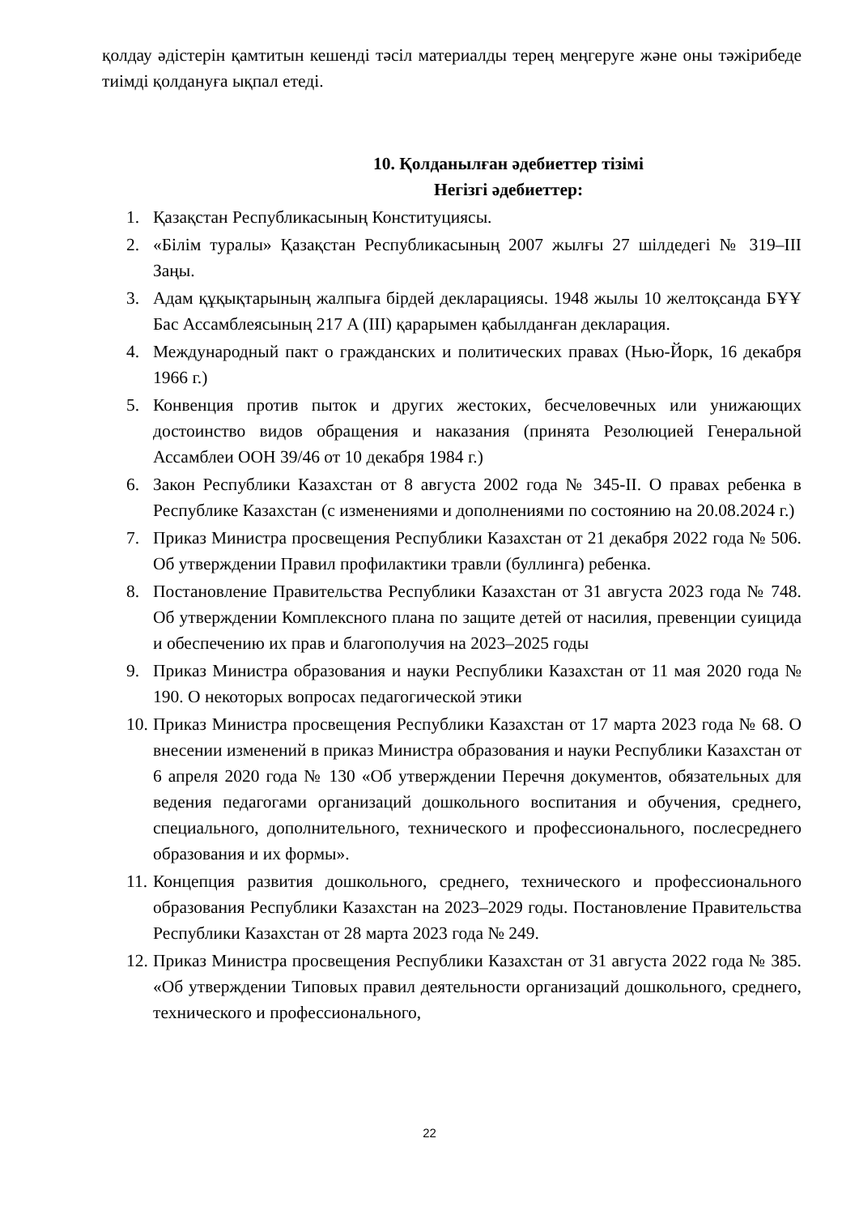қолдау әдістерін қамтитын кешенді тәсіл материалды терең меңгеруге және оны тәжірибеде тиімді қолдануға ықпал етеді.
10. Қолданылған әдебиеттер тізімі
Негізгі әдебиеттер:
1. Қазақстан Республикасының Конституциясы.
2. «Білім туралы» Қазақстан Республикасының 2007 жылғы 27 шілдедегі № 319–III Заңы.
3. Адам құқықтарының жалпыға бірдей декларациясы. 1948 жылы 10 желтоқсанда БҰҰ Бас Ассамблеясының 217 A (III) қарарымен қабылданған декларация.
4. Международный пакт о гражданских и политических правах (Нью-Йорк, 16 декабря 1966 г.)
5. Конвенция против пыток и других жестоких, бесчеловечных или унижающих достоинство видов обращения и наказания (принята Резолюцией Генеральной Ассамблеи ООН 39/46 от 10 декабря 1984 г.)
6. Закон Республики Казахстан от 8 августа 2002 года № 345-II. О правах ребенка в Республике Казахстан (с изменениями и дополнениями по состоянию на 20.08.2024 г.)
7. Приказ Министра просвещения Республики Казахстан от 21 декабря 2022 года № 506. Об утверждении Правил профилактики травли (буллинга) ребенка.
8. Постановление Правительства Республики Казахстан от 31 августа 2023 года № 748. Об утверждении Комплексного плана по защите детей от насилия, превенции суицида и обеспечению их прав и благополучия на 2023–2025 годы
9. Приказ Министра образования и науки Республики Казахстан от 11 мая 2020 года № 190. О некоторых вопросах педагогической этики
10. Приказ Министра просвещения Республики Казахстан от 17 марта 2023 года № 68. О внесении изменений в приказ Министра образования и науки Республики Казахстан от 6 апреля 2020 года № 130 «Об утверждении Перечня документов, обязательных для ведения педагогами организаций дошкольного воспитания и обучения, среднего, специального, дополнительного, технического и профессионального, послесреднего образования и их формы».
11. Концепция развития дошкольного, среднего, технического и профессионального образования Республики Казахстан на 2023–2029 годы. Постановление Правительства Республики Казахстан от 28 марта 2023 года № 249.
12. Приказ Министра просвещения Республики Казахстан от 31 августа 2022 года № 385. «Об утверждении Типовых правил деятельности организаций дошкольного, среднего, технического и профессионального,
22